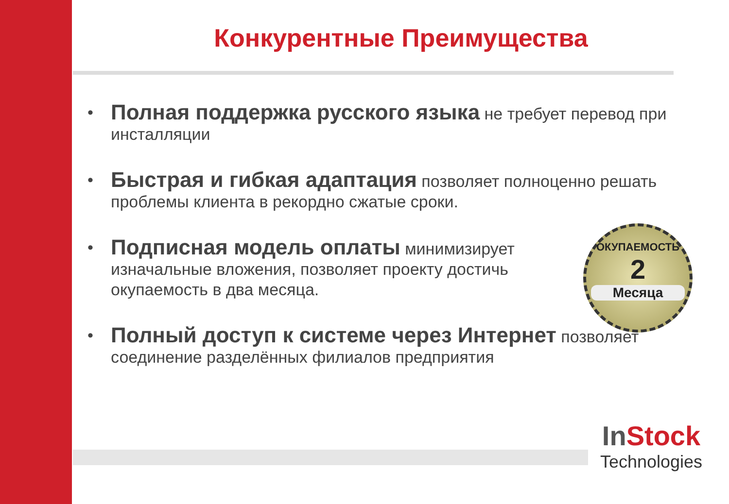Конкурентные Преимущества
• Полная поддержка русского языка не требует перевод при инсталляции
• Быстрая и гибкая адаптация позволяет полноценно решать проблемы клиента в рекордно сжатые сроки.
• Подписная модель оплаты минимизирует изначальные вложения, позволяет проекту достичь окупаемость в два месяца.
• Полный доступ к системе через Интернет позволяет соединение разделённых филиалов предприятия
ОКУПАЕМОСТЬ
2
Месяца
In Stock
Technologies